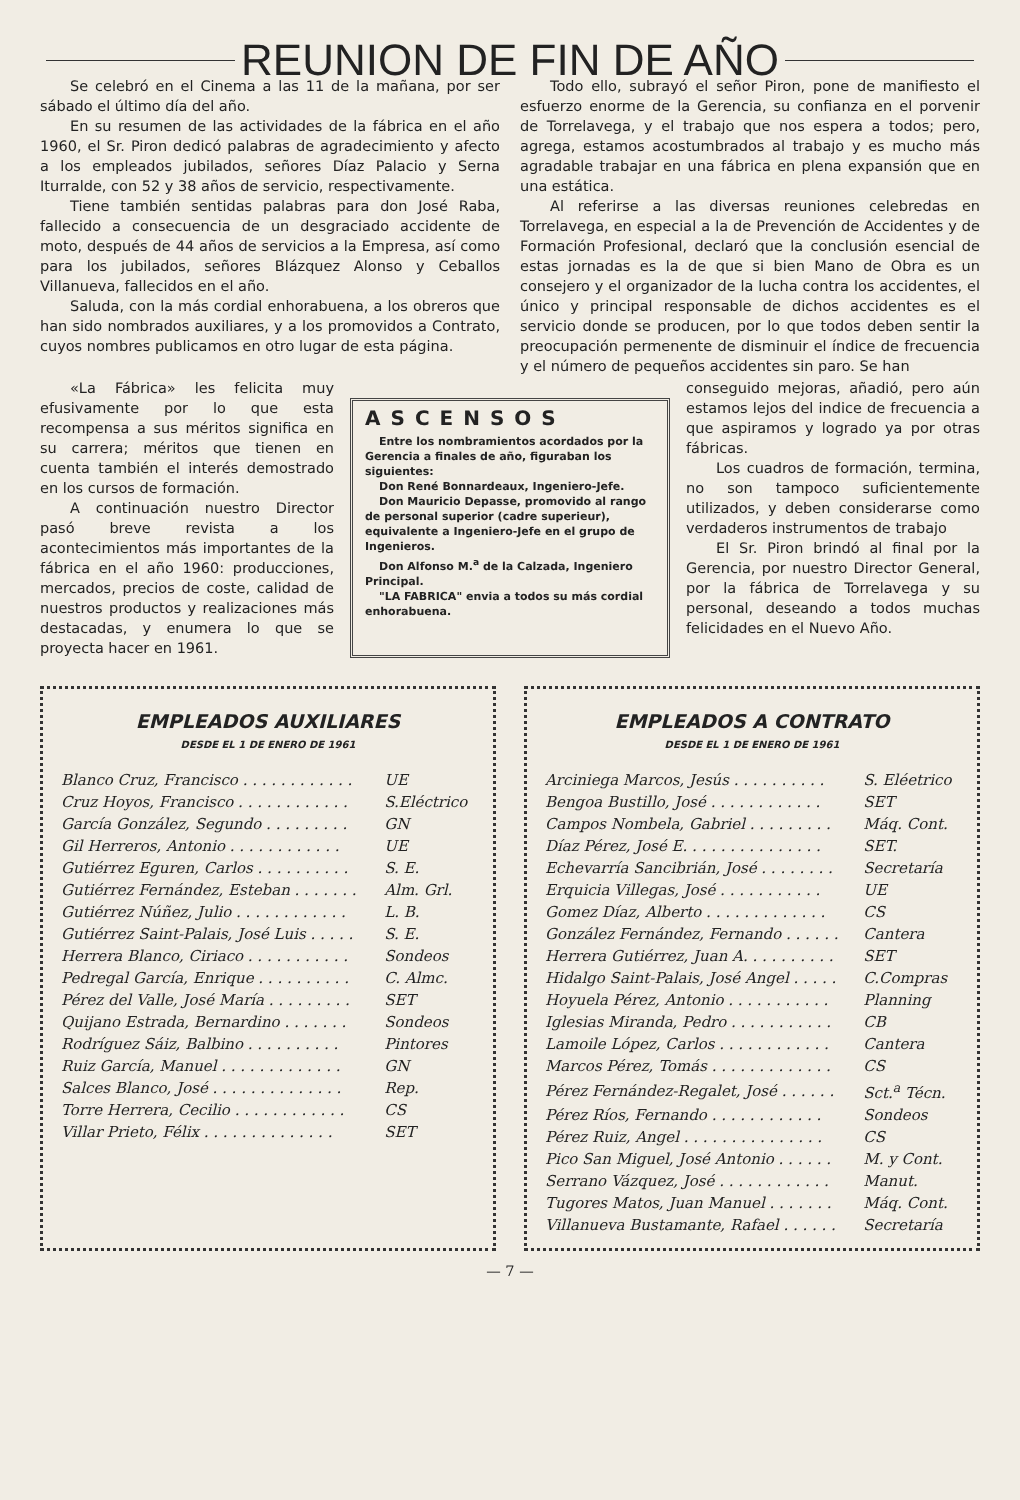REUNION DE FIN DE AÑO
Se celebró en el Cinema a las 11 de la mañana, por ser sábado el último día del año.
En su resumen de las actividades de la fábrica en el año 1960, el Sr. Piron dedicó palabras de agradecimiento y afecto a los empleados jubilados, señores Díaz Palacio y Serna Iturralde, con 52 y 38 años de servicio, respectivamente.
Tiene también sentidas palabras para don José Raba, fallecido a consecuencia de un desgraciado accidente de moto, después de 44 años de servicios a la Empresa, así como para los jubilados, señores Blázquez Alonso y Ceballos Villanueva, fallecidos en el año.
Saluda, con la más cordial enhorabuena, a los obreros que han sido nombrados auxiliares, y a los promovidos a Contrato, cuyos nombres publicamos en otro lugar de esta página.
Todo ello, subrayó el señor Piron, pone de manifiesto el esfuerzo enorme de la Gerencia, su confianza en el porvenir de Torrelavega, y el trabajo que nos espera a todos; pero, agrega, estamos acostumbrados al trabajo y es mucho más agradable trabajar en una fábrica en plena expansión que en una estática.
Al referirse a las diversas reuniones celebredas en Torrelavega, en especial a la de Prevención de Accidentes y de Formación Profesional, declaró que la conclusión esencial de estas jornadas es la de que si bien Mano de Obra es un consejero y el organizador de la lucha contra los accidentes, el único y principal responsable de dichos accidentes es el servicio donde se producen, por lo que todos deben sentir la preocupación permenente de disminuir el índice de frecuencia y el número de pequeños accidentes sin paro. Se han
«La Fábrica» les felicita muy efusivamente por lo que esta recompensa a sus méritos significa en su carrera; méritos que tienen en cuenta también el interés demostrado en los cursos de formación.
A continuación nuestro Director pasó breve revista a los acontecimientos más importantes de la fábrica en el año 1960: producciones, mercados, precios de coste, calidad de nuestros productos y realizaciones más destacadas, y enumera lo que se proyecta hacer en 1961.
ASCENSOS
Entre los nombramientos acordados por la Gerencia a finales de año, figuraban los siguientes:
Don René Bonnardeaux, Ingeniero-Jefe.
Don Mauricio Depasse, promovido al rango de personal superior (cadre superieur), equivalente a Ingeniero-Jefe en el grupo de Ingenieros.
Don Alfonso M.<sup>a</sup> de la Calzada, Ingeniero Principal.
"LA FABRICA" envia a todos su más cordial enhorabuena.
conseguido mejoras, añadió, pero aún estamos lejos del indice de frecuencia a que aspiramos y logrado ya por otras fábricas.
Los cuadros de formación, termina, no son tampoco suficientemente utilizados, y deben considerarse como verdaderos instrumentos de trabajo
El Sr. Piron brindó al final por la Gerencia, por nuestro Director General, por la fábrica de Torrelavega y su personal, deseando a todos muchas felicidades en el Nuevo Año.
EMPLEADOS AUXILIARES
DESDE EL 1 DE ENERO DE 1961
| Blanco Cruz, Francisco . . . . . . . . . . . . | UE |
| Cruz Hoyos, Francisco . . . . . . . . . . . . | S.Eléctrico |
| García González, Segundo . . . . . . . . . | GN |
| Gil Herreros, Antonio . . . . . . . . . . . . | UE |
| Gutiérrez Eguren, Carlos . . . . . . . . . . | S. E. |
| Gutiérrez Fernández, Esteban . . . . . . . | Alm. Grl. |
| Gutiérrez Núñez, Julio . . . . . . . . . . . . | L. B. |
| Gutiérrez Saint-Palais, José Luis . . . . . | S. E. |
| Herrera Blanco, Ciriaco . . . . . . . . . . . | Sondeos |
| Pedregal García, Enrique . . . . . . . . . . | C. Almc. |
| Pérez del Valle, José María . . . . . . . . . | SET |
| Quijano Estrada, Bernardino . . . . . . . | Sondeos |
| Rodríguez Sáiz, Balbino . . . . . . . . . . | Pintores |
| Ruiz García, Manuel . . . . . . . . . . . . . | GN |
| Salces Blanco, José . . . . . . . . . . . . . . | Rep. |
| Torre Herrera, Cecilio . . . . . . . . . . . . | CS |
| Villar Prieto, Félix . . . . . . . . . . . . . . | SET |
EMPLEADOS A CONTRATO
DESDE EL 1 DE ENERO DE 1961
| Arciniega Marcos, Jesús . . . . . . . . . . | S. Eléetrico |
| Bengoa Bustillo, José . . . . . . . . . . . . | SET |
| Campos Nombela, Gabriel . . . . . . . . . | Máq. Cont. |
| Díaz Pérez, José E. . . . . . . . . . . . . . . | SET. |
| Echevarría Sancibrián, José . . . . . . . . | Secretaría |
| Erquicia Villegas, José . . . . . . . . . . . | UE |
| Gomez Díaz, Alberto . . . . . . . . . . . . . | CS |
| González Fernández, Fernando . . . . . . | Cantera |
| Herrera Gutiérrez, Juan A. . . . . . . . . . | SET |
| Hidalgo Saint-Palais, José Angel . . . . . | C.Compras |
| Hoyuela Pérez, Antonio . . . . . . . . . . . | Planning |
| Iglesias Miranda, Pedro . . . . . . . . . . . | CB |
| Lamoile López, Carlos . . . . . . . . . . . . | Cantera |
| Marcos Pérez, Tomás . . . . . . . . . . . . . | CS |
| Pérez Fernández-Regalet, José . . . . . . | Sct.<sup>a</sup> Técn. |
| Pérez Ríos, Fernando . . . . . . . . . . . . | Sondeos |
| Pérez Ruiz, Angel . . . . . . . . . . . . . . . | CS |
| Pico San Miguel, José Antonio . . . . . . | M. y Cont. |
| Serrano Vázquez, José . . . . . . . . . . . . | Manut. |
| Tugores Matos, Juan Manuel . . . . . . . | Máq. Cont. |
| Villanueva Bustamante, Rafael . . . . . . | Secretaría |
— 7 —